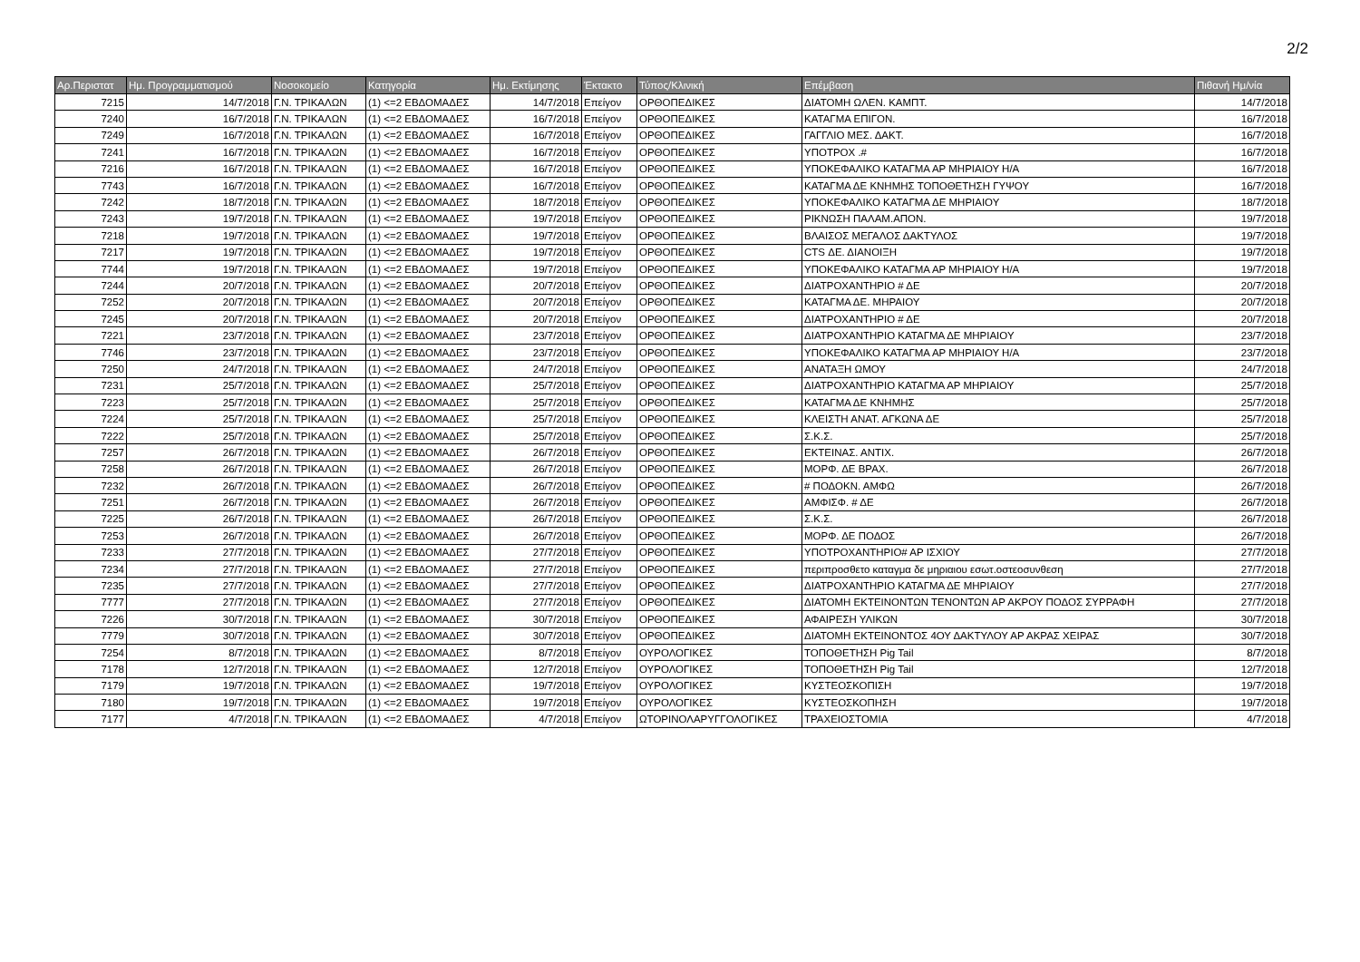2/2
| Αρ.Περιστατ | Ημ. Προγραμματισμού | Νοσοκομείο | Κατηγορία | Ημ. Εκτίμησης | Έκτακτο | Τύπος/Κλινική | Επέμβαση | Πιθανή Ημ/νία |
| --- | --- | --- | --- | --- | --- | --- | --- | --- |
| 7215 | 14/7/2018 | Γ.Ν. ΤΡΙΚΑΛΩΝ | (1) <=2 ΕΒΔΟΜΑΔΕΣ | 14/7/2018 | Επείγον | ΟΡΘΟΠΕΔΙΚΕΣ | ΔΙΑΤΟΜΗ ΩΛΕΝ. ΚΑΜΠΤ. | 14/7/2018 |
| 7240 | 16/7/2018 | Γ.Ν. ΤΡΙΚΑΛΩΝ | (1) <=2 ΕΒΔΟΜΑΔΕΣ | 16/7/2018 | Επείγον | ΟΡΘΟΠΕΔΙΚΕΣ | ΚΑΤΑΓΜΑ ΕΠΙΓΟΝ. | 16/7/2018 |
| 7249 | 16/7/2018 | Γ.Ν. ΤΡΙΚΑΛΩΝ | (1) <=2 ΕΒΔΟΜΑΔΕΣ | 16/7/2018 | Επείγον | ΟΡΘΟΠΕΔΙΚΕΣ | ΓΑΓΓΛΙΟ ΜΕΣ. ΔΑΚΤ. | 16/7/2018 |
| 7241 | 16/7/2018 | Γ.Ν. ΤΡΙΚΑΛΩΝ | (1) <=2 ΕΒΔΟΜΑΔΕΣ | 16/7/2018 | Επείγον | ΟΡΘΟΠΕΔΙΚΕΣ | ΥΠΟΤΡΟΧ .# | 16/7/2018 |
| 7216 | 16/7/2018 | Γ.Ν. ΤΡΙΚΑΛΩΝ | (1) <=2 ΕΒΔΟΜΑΔΕΣ | 16/7/2018 | Επείγον | ΟΡΘΟΠΕΔΙΚΕΣ | ΥΠΟΚΕΦΑΛΙΚΟ ΚΑΤΑΓΜΑ ΑΡ ΜΗΡΙΑΙΟΥ Η/Α | 16/7/2018 |
| 7743 | 16/7/2018 | Γ.Ν. ΤΡΙΚΑΛΩΝ | (1) <=2 ΕΒΔΟΜΑΔΕΣ | 16/7/2018 | Επείγον | ΟΡΘΟΠΕΔΙΚΕΣ | ΚΑΤΑΓΜΑ ΔΕ ΚΝΗΜΗΣ ΤΟΠΟΘΕΤΗΣΗ ΓΥΨΟΥ | 16/7/2018 |
| 7242 | 18/7/2018 | Γ.Ν. ΤΡΙΚΑΛΩΝ | (1) <=2 ΕΒΔΟΜΑΔΕΣ | 18/7/2018 | Επείγον | ΟΡΘΟΠΕΔΙΚΕΣ | ΥΠΟΚΕΦΑΛΙΚΟ ΚΑΤΑΓΜΑ ΔΕ ΜΗΡΙΑΙΟΥ | 18/7/2018 |
| 7243 | 19/7/2018 | Γ.Ν. ΤΡΙΚΑΛΩΝ | (1) <=2 ΕΒΔΟΜΑΔΕΣ | 19/7/2018 | Επείγον | ΟΡΘΟΠΕΔΙΚΕΣ | ΡΙΚΝΩΣΗ ΠΑΛΑΜ.ΑΠΟΝ. | 19/7/2018 |
| 7218 | 19/7/2018 | Γ.Ν. ΤΡΙΚΑΛΩΝ | (1) <=2 ΕΒΔΟΜΑΔΕΣ | 19/7/2018 | Επείγον | ΟΡΘΟΠΕΔΙΚΕΣ | ΒΛΑΙΣΟΣ ΜΕΓΑΛΟΣ ΔΑΚΤΥΛΟΣ | 19/7/2018 |
| 7217 | 19/7/2018 | Γ.Ν. ΤΡΙΚΑΛΩΝ | (1) <=2 ΕΒΔΟΜΑΔΕΣ | 19/7/2018 | Επείγον | ΟΡΘΟΠΕΔΙΚΕΣ | CTS ΔΕ. ΔΙΑΝΟΙΞΗ | 19/7/2018 |
| 7744 | 19/7/2018 | Γ.Ν. ΤΡΙΚΑΛΩΝ | (1) <=2 ΕΒΔΟΜΑΔΕΣ | 19/7/2018 | Επείγον | ΟΡΘΟΠΕΔΙΚΕΣ | ΥΠΟΚΕΦΑΛΙΚΟ ΚΑΤΑΓΜΑ ΑΡ ΜΗΡΙΑΙΟΥ Η/Α | 19/7/2018 |
| 7244 | 20/7/2018 | Γ.Ν. ΤΡΙΚΑΛΩΝ | (1) <=2 ΕΒΔΟΜΑΔΕΣ | 20/7/2018 | Επείγον | ΟΡΘΟΠΕΔΙΚΕΣ | ΔΙΑΤΡΟΧΑΝΤΗΡΙΟ # ΔΕ | 20/7/2018 |
| 7252 | 20/7/2018 | Γ.Ν. ΤΡΙΚΑΛΩΝ | (1) <=2 ΕΒΔΟΜΑΔΕΣ | 20/7/2018 | Επείγον | ΟΡΘΟΠΕΔΙΚΕΣ | ΚΑΤΑΓΜΑ ΔΕ. ΜΗΡΑΙΟΥ | 20/7/2018 |
| 7245 | 20/7/2018 | Γ.Ν. ΤΡΙΚΑΛΩΝ | (1) <=2 ΕΒΔΟΜΑΔΕΣ | 20/7/2018 | Επείγον | ΟΡΘΟΠΕΔΙΚΕΣ | ΔΙΑΤΡΟΧΑΝΤΗΡΙΟ # ΔΕ | 20/7/2018 |
| 7221 | 23/7/2018 | Γ.Ν. ΤΡΙΚΑΛΩΝ | (1) <=2 ΕΒΔΟΜΑΔΕΣ | 23/7/2018 | Επείγον | ΟΡΘΟΠΕΔΙΚΕΣ | ΔΙΑΤΡΟΧΑΝΤΗΡΙΟ ΚΑΤΑΓΜΑ ΔΕ ΜΗΡΙΑΙΟΥ | 23/7/2018 |
| 7746 | 23/7/2018 | Γ.Ν. ΤΡΙΚΑΛΩΝ | (1) <=2 ΕΒΔΟΜΑΔΕΣ | 23/7/2018 | Επείγον | ΟΡΘΟΠΕΔΙΚΕΣ | ΥΠΟΚΕΦΑΛΙΚΟ ΚΑΤΑΓΜΑ ΑΡ ΜΗΡΙΑΙΟΥ Η/Α | 23/7/2018 |
| 7250 | 24/7/2018 | Γ.Ν. ΤΡΙΚΑΛΩΝ | (1) <=2 ΕΒΔΟΜΑΔΕΣ | 24/7/2018 | Επείγον | ΟΡΘΟΠΕΔΙΚΕΣ | ΑΝΑΤΑΞΗ ΩΜΟΥ | 24/7/2018 |
| 7231 | 25/7/2018 | Γ.Ν. ΤΡΙΚΑΛΩΝ | (1) <=2 ΕΒΔΟΜΑΔΕΣ | 25/7/2018 | Επείγον | ΟΡΘΟΠΕΔΙΚΕΣ | ΔΙΑΤΡΟΧΑΝΤΗΡΙΟ ΚΑΤΑΓΜΑ ΑΡ ΜΗΡΙΑΙΟΥ | 25/7/2018 |
| 7223 | 25/7/2018 | Γ.Ν. ΤΡΙΚΑΛΩΝ | (1) <=2 ΕΒΔΟΜΑΔΕΣ | 25/7/2018 | Επείγον | ΟΡΘΟΠΕΔΙΚΕΣ | ΚΑΤΑΓΜΑ ΔΕ ΚΝΗΜΗΣ | 25/7/2018 |
| 7224 | 25/7/2018 | Γ.Ν. ΤΡΙΚΑΛΩΝ | (1) <=2 ΕΒΔΟΜΑΔΕΣ | 25/7/2018 | Επείγον | ΟΡΘΟΠΕΔΙΚΕΣ | ΚΛΕΙΣΤΗ ΑΝΑΤ. ΑΓΚΩΝΑ ΔΕ | 25/7/2018 |
| 7222 | 25/7/2018 | Γ.Ν. ΤΡΙΚΑΛΩΝ | (1) <=2 ΕΒΔΟΜΑΔΕΣ | 25/7/2018 | Επείγον | ΟΡΘΟΠΕΔΙΚΕΣ | Σ.Κ.Σ. | 25/7/2018 |
| 7257 | 26/7/2018 | Γ.Ν. ΤΡΙΚΑΛΩΝ | (1) <=2 ΕΒΔΟΜΑΔΕΣ | 26/7/2018 | Επείγον | ΟΡΘΟΠΕΔΙΚΕΣ | ΕΚΤΕΙΝΑΣ. ΑΝΤΙΧ. | 26/7/2018 |
| 7258 | 26/7/2018 | Γ.Ν. ΤΡΙΚΑΛΩΝ | (1) <=2 ΕΒΔΟΜΑΔΕΣ | 26/7/2018 | Επείγον | ΟΡΘΟΠΕΔΙΚΕΣ | ΜΟΡΦ. ΔΕ ΒΡΑΧ. | 26/7/2018 |
| 7232 | 26/7/2018 | Γ.Ν. ΤΡΙΚΑΛΩΝ | (1) <=2 ΕΒΔΟΜΑΔΕΣ | 26/7/2018 | Επείγον | ΟΡΘΟΠΕΔΙΚΕΣ | # ΠΟΔΟΚΝ. ΑΜΦΩ | 26/7/2018 |
| 7251 | 26/7/2018 | Γ.Ν. ΤΡΙΚΑΛΩΝ | (1) <=2 ΕΒΔΟΜΑΔΕΣ | 26/7/2018 | Επείγον | ΟΡΘΟΠΕΔΙΚΕΣ | ΑΜΦΙΣΦ. # ΔΕ | 26/7/2018 |
| 7225 | 26/7/2018 | Γ.Ν. ΤΡΙΚΑΛΩΝ | (1) <=2 ΕΒΔΟΜΑΔΕΣ | 26/7/2018 | Επείγον | ΟΡΘΟΠΕΔΙΚΕΣ | Σ.Κ.Σ. | 26/7/2018 |
| 7253 | 26/7/2018 | Γ.Ν. ΤΡΙΚΑΛΩΝ | (1) <=2 ΕΒΔΟΜΑΔΕΣ | 26/7/2018 | Επείγον | ΟΡΘΟΠΕΔΙΚΕΣ | ΜΟΡΦ. ΔΕ ΠΟΔΟΣ | 26/7/2018 |
| 7233 | 27/7/2018 | Γ.Ν. ΤΡΙΚΑΛΩΝ | (1) <=2 ΕΒΔΟΜΑΔΕΣ | 27/7/2018 | Επείγον | ΟΡΘΟΠΕΔΙΚΕΣ | ΥΠΟΤΡΟΧΑΝΤΗΡΙΟ# ΑΡ ΙΣΧΙΟΥ | 27/7/2018 |
| 7234 | 27/7/2018 | Γ.Ν. ΤΡΙΚΑΛΩΝ | (1) <=2 ΕΒΔΟΜΑΔΕΣ | 27/7/2018 | Επείγον | ΟΡΘΟΠΕΔΙΚΕΣ | περιπροσθετο καταγμα δε μηριαιου εσωτ.οστεοσυνθεση | 27/7/2018 |
| 7235 | 27/7/2018 | Γ.Ν. ΤΡΙΚΑΛΩΝ | (1) <=2 ΕΒΔΟΜΑΔΕΣ | 27/7/2018 | Επείγον | ΟΡΘΟΠΕΔΙΚΕΣ | ΔΙΑΤΡΟΧΑΝΤΗΡΙΟ ΚΑΤΑΓΜΑ ΔΕ ΜΗΡΙΑΙΟΥ | 27/7/2018 |
| 7777 | 27/7/2018 | Γ.Ν. ΤΡΙΚΑΛΩΝ | (1) <=2 ΕΒΔΟΜΑΔΕΣ | 27/7/2018 | Επείγον | ΟΡΘΟΠΕΔΙΚΕΣ | ΔΙΑΤΟΜΗ ΕΚΤΕΙΝΟΝΤΩΝ ΤΕΝΟΝΤΩΝ ΑΡ ΑΚΡΟΥ ΠΟΔΟΣ ΣΥΡΡΑΦΗ | 27/7/2018 |
| 7226 | 30/7/2018 | Γ.Ν. ΤΡΙΚΑΛΩΝ | (1) <=2 ΕΒΔΟΜΑΔΕΣ | 30/7/2018 | Επείγον | ΟΡΘΟΠΕΔΙΚΕΣ | ΑΦΑΙΡΕΣΗ ΥΛΙΚΩΝ | 30/7/2018 |
| 7779 | 30/7/2018 | Γ.Ν. ΤΡΙΚΑΛΩΝ | (1) <=2 ΕΒΔΟΜΑΔΕΣ | 30/7/2018 | Επείγον | ΟΡΘΟΠΕΔΙΚΕΣ | ΔΙΑΤΟΜΗ ΕΚΤΕΙΝΟΝΤΟΣ 4ΟΥ ΔΑΚΤΥΛΟΥ ΑΡ ΑΚΡΑΣ ΧΕΙΡΑΣ | 30/7/2018 |
| 7254 | 8/7/2018 | Γ.Ν. ΤΡΙΚΑΛΩΝ | (1) <=2 ΕΒΔΟΜΑΔΕΣ | 8/7/2018 | Επείγον | ΟΥΡΟΛΟΓΙΚΕΣ | ΤΟΠΟΘΕΤΗΣΗ Pig Tail | 8/7/2018 |
| 7178 | 12/7/2018 | Γ.Ν. ΤΡΙΚΑΛΩΝ | (1) <=2 ΕΒΔΟΜΑΔΕΣ | 12/7/2018 | Επείγον | ΟΥΡΟΛΟΓΙΚΕΣ | ΤΟΠΟΘΕΤΗΣΗ Pig Tail | 12/7/2018 |
| 7179 | 19/7/2018 | Γ.Ν. ΤΡΙΚΑΛΩΝ | (1) <=2 ΕΒΔΟΜΑΔΕΣ | 19/7/2018 | Επείγον | ΟΥΡΟΛΟΓΙΚΕΣ | ΚΥΣΤΕΟΣΚΟΠΙΣΗ | 19/7/2018 |
| 7180 | 19/7/2018 | Γ.Ν. ΤΡΙΚΑΛΩΝ | (1) <=2 ΕΒΔΟΜΑΔΕΣ | 19/7/2018 | Επείγον | ΟΥΡΟΛΟΓΙΚΕΣ | ΚΥΣΤΕΟΣΚΟΠΗΣΗ | 19/7/2018 |
| 7177 | 4/7/2018 | Γ.Ν. ΤΡΙΚΑΛΩΝ | (1) <=2 ΕΒΔΟΜΑΔΕΣ | 4/7/2018 | Επείγον | ΩΤΟΡΙΝΟΛΑΡΥΓΓΟΛΟΓΙΚΕΣ | ΤΡΑΧΕΙΟΣΤΟΜΙΑ | 4/7/2018 |